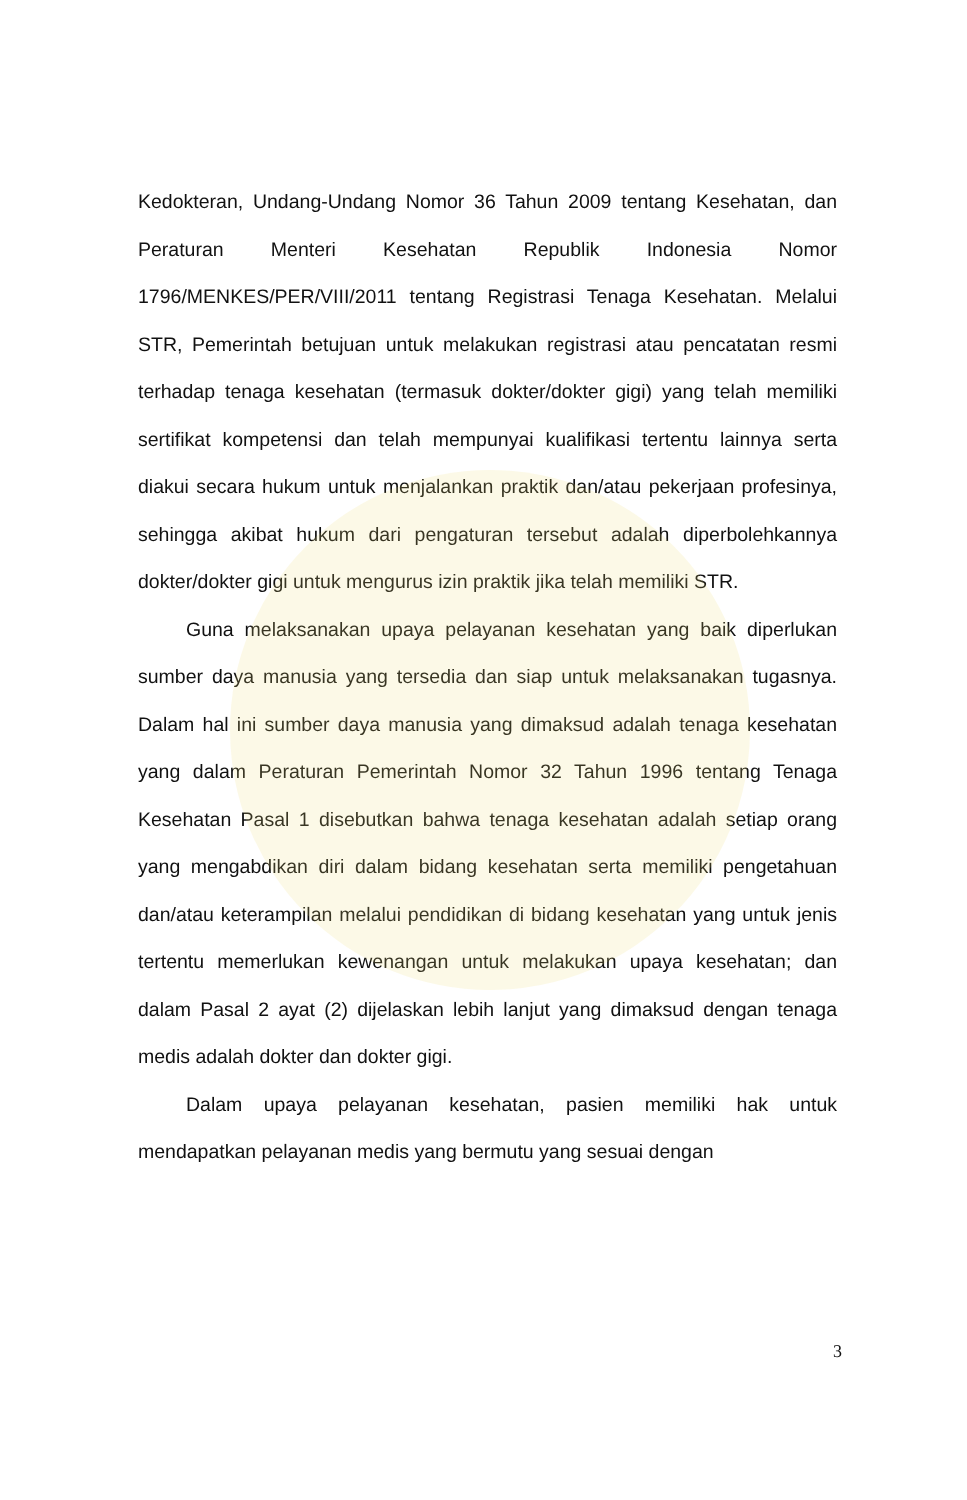Kedokteran, Undang-Undang Nomor 36 Tahun 2009 tentang Kesehatan, dan Peraturan Menteri Kesehatan Republik Indonesia Nomor 1796/MENKES/PER/VIII/2011 tentang Registrasi Tenaga Kesehatan. Melalui STR, Pemerintah betujuan untuk melakukan registrasi atau pencatatan resmi terhadap tenaga kesehatan (termasuk dokter/dokter gigi) yang telah memiliki sertifikat kompetensi dan telah mempunyai kualifikasi tertentu lainnya serta diakui secara hukum untuk menjalankan praktik dan/atau pekerjaan profesinya, sehingga akibat hukum dari pengaturan tersebut adalah diperbolehkannya dokter/dokter gigi untuk mengurus izin praktik jika telah memiliki STR.
Guna melaksanakan upaya pelayanan kesehatan yang baik diperlukan sumber daya manusia yang tersedia dan siap untuk melaksanakan tugasnya. Dalam hal ini sumber daya manusia yang dimaksud adalah tenaga kesehatan yang dalam Peraturan Pemerintah Nomor 32 Tahun 1996 tentang Tenaga Kesehatan Pasal 1 disebutkan bahwa tenaga kesehatan adalah setiap orang yang mengabdikan diri dalam bidang kesehatan serta memiliki pengetahuan dan/atau keterampilan melalui pendidikan di bidang kesehatan yang untuk jenis tertentu memerlukan kewenangan untuk melakukan upaya kesehatan; dan dalam Pasal 2 ayat (2) dijelaskan lebih lanjut yang dimaksud dengan tenaga medis adalah dokter dan dokter gigi.
Dalam upaya pelayanan kesehatan, pasien memiliki hak untuk mendapatkan pelayanan medis yang bermutu yang sesuai dengan
3